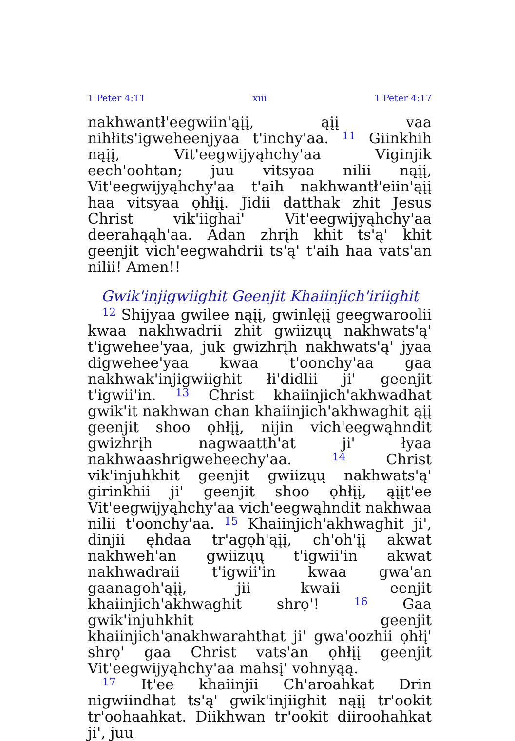1 Peter 4:11 xiii 1 Peter 4:17
nakhwantł'eegwiin'ąįį, ąįį vaa nihłits'igweheenjyaa t'inchy'aa. <sup>11</sup> Giinkhih nąįį, Vit'eegwijyąhchy'aa Viginjik eech'oohtan; juu vitsyaa nilii nąįį, Vit'eegwijyąhchy'aa t'aih nakhwantł'eiin'ąįį haa vitsyaa ọhłįį. Jidii datthak zhit Jesus Christ vik'iighai' Vit'eegwijyąhchy'aa deerahąąh'aa. Adan zhrįh khit ts'ą' khit geenjit vich'eegwahdrii ts'ą' t'aih haa vats'an nilii! Amen!!
Gwik'injigwiighit Geenjit Khaiinjich'iriighit
<sup>12</sup> Shijyaa gwilee nąįį, gwinlęįį geegwaroolii kwaa nakhwadrii zhit gwiizųų nakhwats'ą' t'igwehee'yaa, juk gwizhrįh nakhwats'ą' jyaa digwehee'yaa kwaa t'oonchy'aa gaa nakhwak'injigwiighit łi'didlii ji' geenjit t'igwii'in. <sup>13</sup> Christ khaiinjich'akhwadhat gwik'it nakhwan chan khaiinjich'akhwaghit ąįį geenjit shoo ọhłįį, nijin vich'eegwąhndit gwizhrįh nagwaatth'at ji' łyaa nakhwaashrigweheechy'aa. <sup>14</sup> Christ vik'injuhkhit geenjit gwiizųų nakhwats'ą' girinkhii ji' geenjit shoo ọhłįį, ąįįt'ee Vit'eegwijyąhchy'aa vich'eegwąhndit nakhwaa nilii t'oonchy'aa. <sup>15</sup> Khaiinjich'akhwaghit ji', dinjii ęhdaa tr'agọh'ąįį, ch'oh'įį akwat nakhweh'an gwiizųų t'igwii'in akwat nakhwadraii t'igwii'in kwaa gwa'an gaanagoh'ąįį, jii kwaii eenjit khaiinjich'akhwaghit shrọ'! <sup>16</sup> Gaa gwik'injuhkhit geenjit khaiinjich'anakhwarahthat ji' gwa'oozhii ọhłį' shrọ' gaa Christ vats'an ọhłįį geenjit Vit'eegwijyąhchy'aa mahsį' vohnyąą.
<sup>17</sup> It'ee khaiinjii Ch'aroahkat Drin nigwiindhat ts'ą' gwik'injiighit nąįį tr'ookit tr'oohaahkat. Diikhwan tr'ookit diiroohahkat ji', juu